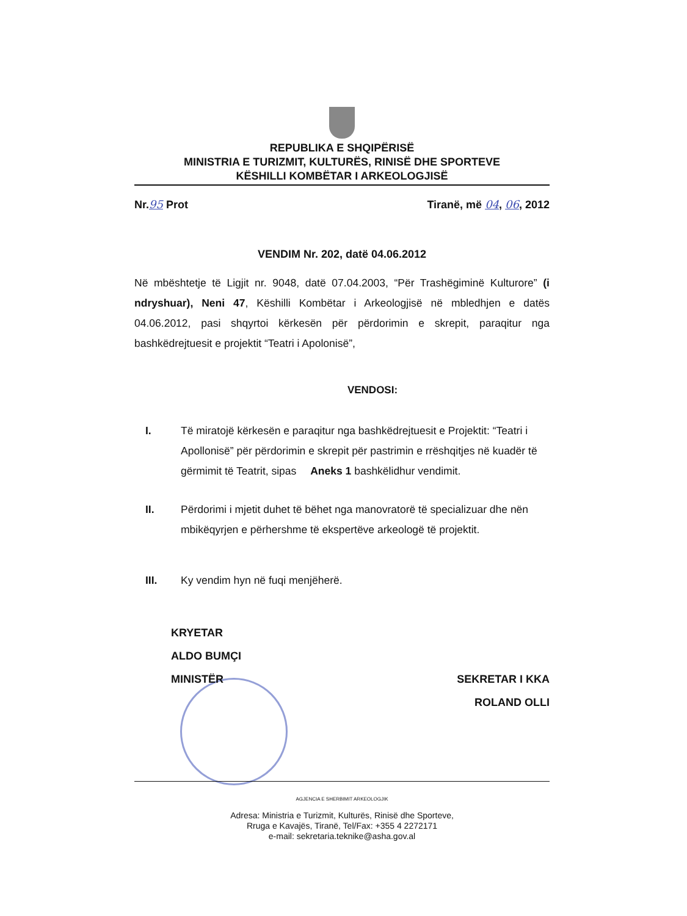REPUBLIKA E SHQIPËRISË
MINISTRIA E TURIZMIT, KULTURËS, RINISË DHE SPORTEVE
KËSHILLI KOMBËTAR I ARKEOLOGJISË
Nr.95 Prot Tiranë, më 04, 06, 2012
VENDIM Nr. 202, datë 04.06.2012
Në mbështetje të Ligjit nr. 9048, datë 07.04.2003, “Për Trashëgiminë Kulturore” (i ndryshuar), Neni 47, Këshilli Kombëtar i Arkeologjisë në mbledhjen e datës 04.06.2012, pasi shqyrtoi kërkesën për përdorimin e skrepit, paraqitur nga bashkëdrejtuesit e projektit “Teatri i Apolonisë”,
VENDOSI:
I. Të miratojë kërkesën e paraqitur nga bashkëdrejtuesit e Projektit: “Teatri i Apollonisë” për përdorimin e skrepit për pastrimin e rrëshqitjes në kuadër të gërmimit të Teatrit, sipas Aneks 1 bashkëlidhur vendimit.
II. Përdorimi i mjetit duhet të bëhet nga manovratorë të specializuar dhe nën mbikëqyrjen e përhershme të ekspertëve arkeologë të projektit.
III. Ky vendim hyn në fuqi menjëherë.
KRYETAR
ALDO BUMÇI
MINISTËR
SEKRETAR I KKA
ROLAND OLLI
AGJENCIA E SHERBIMIT ARKEOLOGJIK
Adresa: Ministria e Turizmit, Kulturës, Rinisë dhe Sporteve,
Rruga e Kavajës, Tiranë, Tel/Fax: +355 4 2272171
e-mail: sekretaria.teknike@asha.gov.al